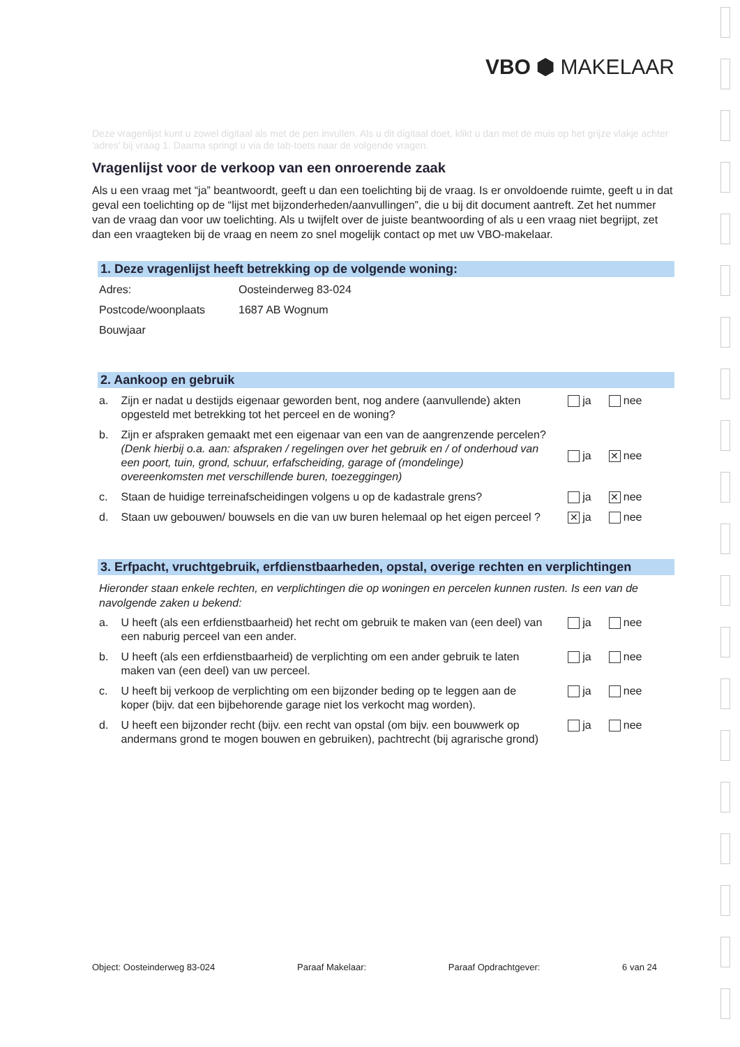VBO ⬢ MAKELAAR
Deze vragenlijst kunt u zowel digitaal als met de pen invullen. Als u dit digitaal doet, klikt u dan met de muis op het grijze vlakje achter 'adres' bij vraag 1. Daarna springt u via de tab-toets naar de volgende vragen.
Vragenlijst voor de verkoop van een onroerende zaak
Als u een vraag met “ja” beantwoordt, geeft u dan een toelichting bij de vraag. Is er onvoldoende ruimte, geeft u in dat geval een toelichting op de “lijst met bijzonderheden/aanvullingen”, die u bij dit document aantreft. Zet het nummer van de vraag dan voor uw toelichting. Als u twijfelt over de juiste beantwoording of als u een vraag niet begrijpt, zet dan een vraagteken bij de vraag en neem zo snel mogelijk contact op met uw VBO-makelaar.
1. Deze vragenlijst heeft betrekking op de volgende woning:
Adres: Oosteinderweg 83-024
Postcode/woonplaats 1687 AB Wognum
Bouwjaar
2. Aankoop en gebruik
a. Zijn er nadat u destijds eigenaar geworden bent, nog andere (aanvullende) akten opgesteld met betrekking tot het perceel en de woning?
ja nee
b. Zijn er afspraken gemaakt met een eigenaar van een van de aangrenzende percelen?
(Denk hierbij o.a. aan: afspraken / regelingen over het gebruik en / of onderhoud van een poort, tuin, grond, schuur, erfafscheiding, garage of (mondelinge) overeenkomsten met verschillende buren, toezeggingen)
ja ✕ nee
c. Staan de huidige terreinafscheidingen volgens u op de kadastrale grens?
ja ✕ nee
d. Staan uw gebouwen/ bouwsels en die van uw buren helemaal op het eigen perceel ?
✕ ja nee
3. Erfpacht, vruchtgebruik, erfdienstbaarheden, opstal, overige rechten en verplichtingen
Hieronder staan enkele rechten, en verplichtingen die op woningen en percelen kunnen rusten. Is een van de navolgende zaken u bekend:
a. U heeft (als een erfdienstbaarheid) het recht om gebruik te maken van (een deel) van een naburig perceel van een ander.
ja nee
b. U heeft (als een erfdienstbaarheid) de verplichting om een ander gebruik te laten maken van (een deel) van uw perceel.
ja nee
c. U heeft bij verkoop de verplichting om een bijzonder beding op te leggen aan de koper (bijv. dat een bijbehorende garage niet los verkocht mag worden).
ja nee
d. U heeft een bijzonder recht (bijv. een recht van opstal (om bijv. een bouwwerk op andermans grond te mogen bouwen en gebruiken), pachtrecht (bij agrarische grond)
ja nee
Object: Oosteinderweg 83-024 Paraaf Makelaar: Paraaf Opdrachtgever: 6 van 24